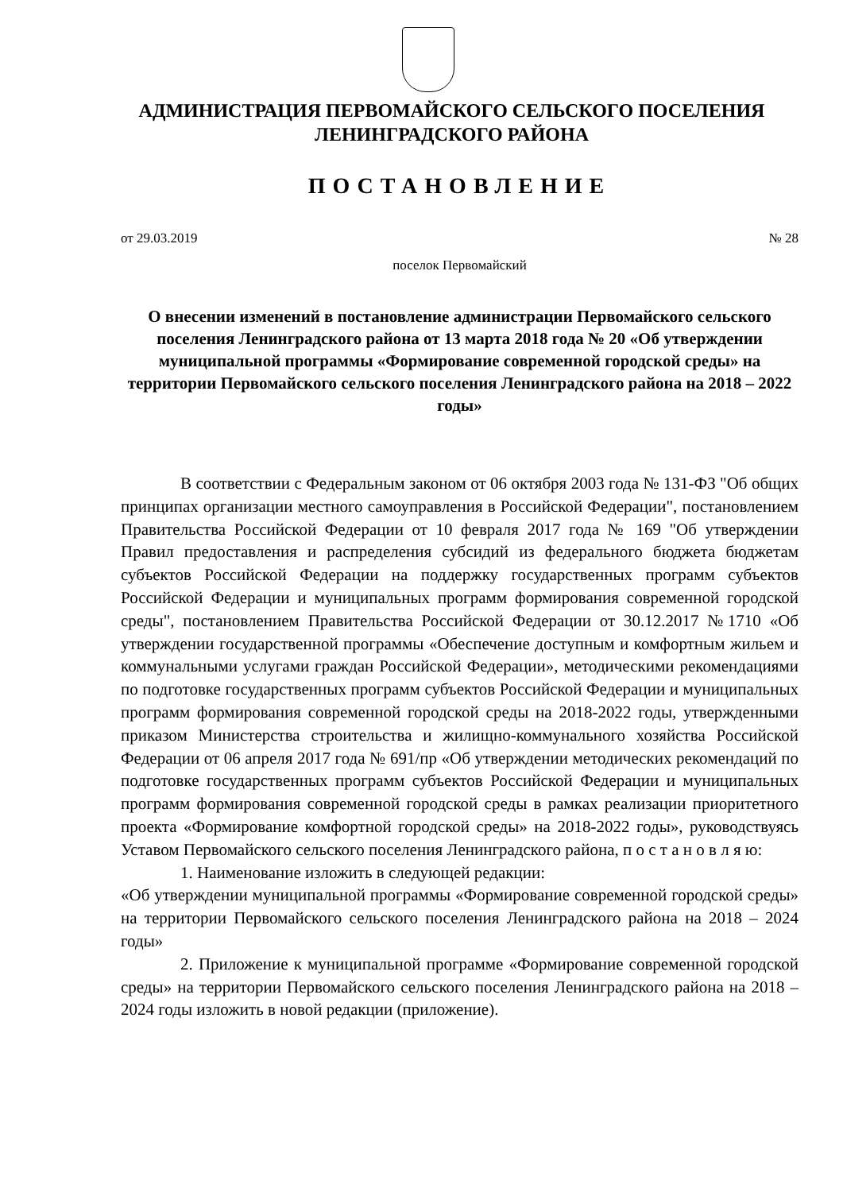АДМИНИСТРАЦИЯ ПЕРВОМАЙСКОГО СЕЛЬСКОГО ПОСЕЛЕНИЯ
ЛЕНИНГРАДСКОГО РАЙОНА
ПОСТАНОВЛЕНИЕ
от 29.03.2019 № 28
поселок Первомайский
О внесении изменений в постановление администрации Первомайского сельского поселения Ленинградского района от 13 марта 2018 года № 20 «Об утверждении муниципальной программы «Формирование современной городской среды» на территории Первомайского сельского поселения Ленинградского района на 2018 – 2022 годы»
В соответствии с Федеральным законом от 06 октября 2003 года № 131-ФЗ "Об общих принципах организации местного самоуправления в Российской Федерации", постановлением Правительства Российской Федерации от 10 февраля 2017 года № 169 "Об утверждении Правил предоставления и распределения субсидий из федерального бюджета бюджетам субъектов Российской Федерации на поддержку государственных программ субъектов Российской Федерации и муниципальных программ формирования современной городской среды", постановлением Правительства Российской Федерации от 30.12.2017 №1710 «Об утверждении государственной программы «Обеспечение доступным и комфортным жильем и коммунальными услугами граждан Российской Федерации», методическими рекомендациями по подготовке государственных программ субъектов Российской Федерации и муниципальных программ формирования современной городской среды на 2018-2022 годы, утвержденными приказом Министерства строительства и жилищно-коммунального хозяйства Российской Федерации от 06 апреля 2017 года № 691/пр «Об утверждении методических рекомендаций по подготовке государственных программ субъектов Российской Федерации и муниципальных программ формирования современной городской среды в рамках реализации приоритетного проекта «Формирование комфортной городской среды» на 2018-2022 годы», руководствуясь Уставом Первомайского сельского поселения Ленинградского района, п о с т а н о в л я ю:
1. Наименование изложить в следующей редакции:
«Об утверждении муниципальной программы «Формирование современной городской среды» на территории Первомайского сельского поселения Ленинградского района на 2018 – 2024 годы»
2. Приложение к муниципальной программе «Формирование современной городской среды» на территории Первомайского сельского поселения Ленинградского района на 2018 – 2024 годы изложить в новой редакции (приложение).